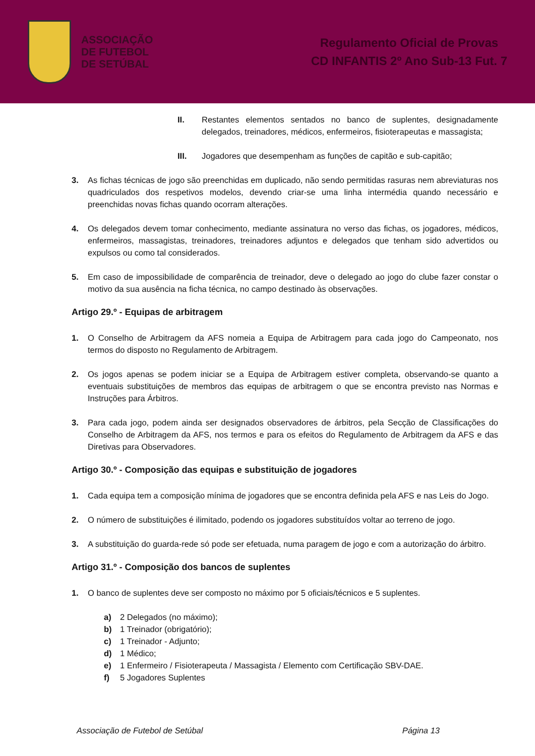ASSOCIAÇÃO
DE FUTEBOL
DE SETÚBAL
Regulamento Oficial de Provas
CD INFANTIS 2º Ano Sub-13 Fut. 7
II. Restantes elementos sentados no banco de suplentes, designadamente delegados, treinadores, médicos, enfermeiros, fisioterapeutas e massagista;
III. Jogadores que desempenham as funções de capitão e sub-capitão;
3. As fichas técnicas de jogo são preenchidas em duplicado, não sendo permitidas rasuras nem abreviaturas nos quadriculados dos respetivos modelos, devendo criar-se uma linha intermédia quando necessário e preenchidas novas fichas quando ocorram alterações.
4. Os delegados devem tomar conhecimento, mediante assinatura no verso das fichas, os jogadores, médicos, enfermeiros, massagistas, treinadores, treinadores adjuntos e delegados que tenham sido advertidos ou expulsos ou como tal considerados.
5. Em caso de impossibilidade de comparência de treinador, deve o delegado ao jogo do clube fazer constar o motivo da sua ausência na ficha técnica, no campo destinado às observações.
Artigo 29.º - Equipas de arbitragem
1. O Conselho de Arbitragem da AFS nomeia a Equipa de Arbitragem para cada jogo do Campeonato, nos termos do disposto no Regulamento de Arbitragem.
2. Os jogos apenas se podem iniciar se a Equipa de Arbitragem estiver completa, observando-se quanto a eventuais substituições de membros das equipas de arbitragem o que se encontra previsto nas Normas e Instruções para Árbitros.
3. Para cada jogo, podem ainda ser designados observadores de árbitros, pela Secção de Classificações do Conselho de Arbitragem da AFS, nos termos e para os efeitos do Regulamento de Arbitragem da AFS e das Diretivas para Observadores.
Artigo 30.º - Composição das equipas e substituição de jogadores
1. Cada equipa tem a composição mínima de jogadores que se encontra definida pela AFS e nas Leis do Jogo.
2. O número de substituições é ilimitado, podendo os jogadores substituídos voltar ao terreno de jogo.
3. A substituição do guarda-rede só pode ser efetuada, numa paragem de jogo e com a autorização do árbitro.
Artigo 31.º - Composição dos bancos de suplentes
1. O banco de suplentes deve ser composto no máximo por 5 oficiais/técnicos e 5 suplentes.
a) 2 Delegados (no máximo);
b) 1 Treinador (obrigatório);
c) 1 Treinador - Adjunto;
d) 1 Médico;
e) 1 Enfermeiro / Fisioterapeuta / Massagista / Elemento com Certificação SBV-DAE.
f) 5 Jogadores Suplentes
Associação de Futebol de Setúbal Página 13